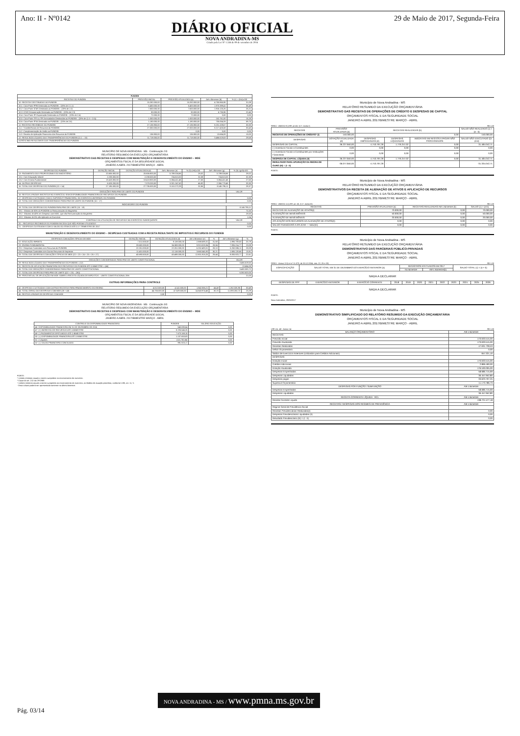Ano: II - Nº0142
DIÁRIO OFICIAL
NOVA ANDRADINA-MS
Criado pela Lei Nº 1.336 de 09 de setembro de 2016
29 de Maio de 2017, Segunda-Feira
| FUNDEB | | | | |
| --- | --- | --- | --- | --- |
| RECEITAS DO FUNDEB | PREVISÃO INICIAL | PREVISÃO ATUALIZADA (a) | Até o Bimestre (b) | % (c) = (b/a)x100 |
| 10- RECEITAS DESTINADAS AO FUNDEB | 15.282.000,00 | 15.282.000,00 | 4.750.865,95 | 31,09 |
| 10.1- Cota-Parte FPM Destinada ao FUNDEB – (20% de 2.1.1) | 5.400.000,00 | 5.400.000,00 | 1.970.389,41 | 36,49 |
| 10.2- Cota-Parte ICMS Destinada ao FUNDEB – (20% de 2.2) | 7.600.000,00 | 7.600.000,00 | 1.916.125,25 | 25,21 |
| 10.3- ICMS-Desoneração Destinada ao FUNDEB – (20% de 2.3) | 30.000,00 | 30.000,00 | 6.735,96 | 22,45 |
| 10.4- Cota-Parte IPI-Exportação Destinada ao FUNDEB – (20% de 2.4) | 72.000,00 | 72.000,00 | 0,00 | 0,00 |
| 10.5- Cota-Parte ITR ou ITR Arrecadados Destinados ao FUNDEB – (20% de (1.5 + 2.5)) | 1.000.000,00 | 1.000.000,00 | 152.761,00 | 15,28 |
| 10.6- Cota-Parte IPVA Destinada ao FUNDEB – (20% de 2.6) | 1.180.000,00 | 1.180.000,00 | 705.054,33 | 59,75 |
| 11- RECEITAS RECEBIDAS DO FUNDEB | 27.136.900,00 | 27.136.900,00 | 8.231.109,67 | 30,33 |
| 11.1- Transferências de Recursos do FUNDEB | 27.000.000,00 | 27.000.000,00 | 8.217.425,58 | 30,43 |
| 11.2- Complementação da União ao FUNDEB | - | 0,00 | 0,00 | 0,00 |
| 11.3- Receita de Aplicação Financeira dos Recursos do FUNDEB | 136.900,00 | 136.900,00 | 13.684,09 | 10,00 |
| 12- RESULTADO LÍQUIDO DAS TRANSFERÊNCIAS DO FUNDEB (11.1 – 10) | 11.718.000,00 | 11.718.000,00 | 3.466.619,63 | 29,58 |
| ACRÉSCIMO RESULTANTE DAS TRANSFERÊNCIAS DO FUNDEB | | | | |
MUNICÍPIO DE NOVA ANDRADINA - MS Continuação 2/3
RELATÓRIO RESUMIDO DA EXECUÇÃO ORÇAMENTÁRIA
DEMONSTRATIVO DAS RECEITAS E DESPESAS COM MANUTENÇÃO E DESENVOLVIMENTO DO ENSINO – MDE
ORÇAMENTOS FISCAL E DA SEGURIDADE SOCIAL
JANEIRO A ABRIL 2017/BIMESTRE MARÇO - ABRIL
| DESPESAS DO FUNDEB | DOTAÇÃO INICIAL | DOTAÇÃO ATUALIZADA (d) | Até o Bimestre (e) | % (f)=(e/d)x100 | Até o Bimestre (g) | % (h)=(g/d)x100 |
| --- | --- | --- | --- | --- | --- | --- |
| 13- PAGAMENTO DOS PROFISSIONAIS DO MAGISTÉRIO | 20.656.800,00 | 20.656.800,00 | 5.789.024,66 | 28,02 | 5.789.024,66 | 28,02 |
| 13.1- Com Educação Infantil | 2.238.000,00 | 2.238.000,00 | 724.613,20 | 32,38 | 724.613,20 | 32,38 |
| 13.2- Com Ensino Fundamental | 18.418.800,00 | 18.418.800,00 | 5.064.411,46 | 27,50 | 5.064.411,46 | 27,50 |
| 14- OUTRAS DESPESAS | 6.528.200,00 | 7.078.200,00 | 3.321.247,63 | 46,92 | 2.356.770,45 | 33,30 |
| 15- TOTAL DAS DESPESAS DO FUNDEB (13 + 14) | 27.185.000,00 | 27.735.000,00 | 9.110.272,29 | 32,85 | 8.145.795,11 | 29,37 |
| DEDUÇÕES PARA FINS DE LIMITE DO FUNDEB | VALOR |
| --- | --- |
| 16- RESTOS A PAGAR INSCRITOS NO EXERCÍCIO SEM DISPONIBILIDADE FINANCEIRA DE RECURSOS DO FUNDEB | - |
| 17- DESPESAS CUSTEADAS COM O SUPERÁVIT FINANCEIRO, DO EXERCÍCIO ANTERIOR, DO FUNDEB | 0,00 |
| 18- TOTAL DAS DEDUÇÕES CONSIDERADAS PARA FINS DE LIMITE DO FUNDEB (16 + 17) | 0,00 |
| INDICADORES DO FUNDEB | |
| 19- TOTAL DAS DESPESAS DO FUNDEB PARA FINS DE LIMITE (15 - 18) | 8.145.795,11 |
| 19.1 - Mínimo de 60% do FUNDEB na Remuneração do Magistério | 70,33 |
| 19.2 - Máximo de 40% em Despesa com MDE, que não Remuneração do Magistério | 28,63 |
| 19.3 - Máximo de 5% não Aplicado no Exercício | 1,04 |
| CONTROLE DA UTILIZAÇÃO DE RECURSOS NO EXERCÍCIO SUBSEQUENTE | VALOR |
| 20 – RECURSOS RECEBIDOS DO FUNDEB EM 2016 QUE NÃO FORAM UTILIZADOS | 0,00 |
| 21 - DESPESAS CUSTEADAS COM O SALDO DO ITEM 20 ATÉ O 1º TRIMESTRE DE 2017 | 0,00 |
MANUTENÇÃO E DESENVOLVIMENTO DO ENSINO – DESPESAS CUSTEADAS COM A RECEITA RESULTANTE DE IMPOSTOS E RECURSOS DO FUNDEB
| DESPESAS COM AÇÕES TÍPICAS DE MDE | DOTAÇÃO INICIAL | DOTAÇÃO ATUALIZADA (d) | Até o Bimestre (e) | % | Até o Bimestre (g) | % |
| --- | --- | --- | --- | --- | --- | --- |
| 22- EDUCAÇÃO INFANTIL | 7.011.500,00 | 9.119.000,00 | 2.888.689,31 | 31,68 | 1.895.709,00 | 20,79 |
| 23- ENSINO FUNDAMENTAL | 33.682.000,00 | 34.369.000,00 | 9.913.028,94 | 28,84 | 7.935.214,77 | 23,09 |
| 23.1- Despesas Custeadas com Recursos do FUNDEB | 22.251.000,00 | 22.251.000,00 | 6.252.483,01 | 28,10 | 6.250.086,11 | 28,09 |
| 23.2- Despesas Custeadas com Outros Recursos de Impostos | 11.431.000,00 | 12.118.000,00 | 3.660.545,93 | 30,21 | 1.685.128,66 | 13,91 |
| 28- TOTAL DAS DESPESAS COM AÇÕES TÍPICAS DE MDE (22 + 23 + 24 + 25 + 26 + 27) | 40.693.500,00 | 43.488.000,00 | 12.801.918,25 | 29,44 | 9.830.923,77 | 22,61 |
| DEDUÇÕES CONSIDERADAS PARA FINS DE LIMITE CONSTITUCIONAL | VALOR |
| --- | --- |
| 29- RESULTADO LÍQUIDO DAS TRANSFERÊNCIAS DO FUNDEB = (12) | 3.466.619,63 |
| 31- RECEITA DE APLICAÇÃO FINANCEIRA DOS RECURSOS DO FUNDEB ATÉ O BIMESTRE = (46) | 13.684,09 |
| 36- TOTAL DAS DEDUÇÕES CONSIDERADAS PARA FINS DE LIMITE CONSTITUCIONAL | 3.480.303,72 |
| 37- TOTAL DAS DESPESAS PARA FINS DE LIMITE ((22 + 23) – (36)) | 6.350.620,05 |
| 38- PERCENTUAL DE APLICAÇÃO EM MDE SOBRE A RECEITA LÍQUIDA DE IMPOSTOS – LIMITE CONSTITUCIONAL 25% | 21,03 |
OUTRAS INFORMAÇÕES PARA CONTROLE
| 42- DESPESAS CUSTEADAS COM OUTRAS RECEITAS PARA FINANCIAMENTO DO ENSINO | 4.012.500,00 | 4.141.500,00 | 1.842.056,21 | 44,48 | 1.262.326,95 | 30,48 |
| 44- TOTAL GERAL DAS DESPESAS COM MDE (28 + 43) | 44.706.000,00 | 47.629.500,00 | 14.643.974,46 | 30,75 | 11.093.250,72 | 23,29 |
| 45- RESTOS A PAGAR DE DESPESAS COM MDE | 0,00 | 0,00 | | | | |
MUNICÍPIO DE NOVA ANDRADINA - MS Continuação 3/3
RELATÓRIO RESUMIDO DA EXECUÇÃO ORÇAMENTÁRIA
DEMONSTRATIVO DAS RECEITAS E DESPESAS COM MANUTENÇÃO E DESENVOLVIMENTO DO ENSINO – MDE
ORÇAMENTOS FISCAL E DA SEGURIDADE SOCIAL
JANEIRO A ABRIL 2017/BIMESTRE MARÇO - ABRIL
| CONTROLE DA DISPONIBILIDADE FINANCEIRA | FUNDEB | SALÁRIO EDUCAÇÃO |
| --- | --- | --- |
| 46- DISPONIBILIDADE FINANCEIRA EM 31 DE DEZEMBRO DE 2016 | 540.590,64 | 0,00 |
| 47- (+) INGRESSO DE RECURSOS ATÉ O BIMESTRE | 8.226.546,25 | 0,00 |
| 48- (-) PAGAMENTOS EFETUADOS ATÉ O BIMESTRE | 7.673.169,15 | 0,00 |
| 50- (=) DISPONIBILIDADE FINANCEIRA ATÉ O BIMESTRE | 1.107.653,83 | 0,00 |
| 51- (-) Ajustes | (115.730,66) | 0,00 |
| 52- (=) SALDO FINANCEIRO CONCILIADO | 991.923,17 | 0,00 |
FONTE:
¹ Limites mínimos anuais a serem cumpridos no encerramento do exercício.
³ Caput do art. 212 da CF/1988
⁵ Limites mínimos anuais a serem cumpridos no encerramento do exercício, no âmbito de atuação prioritária, conforme LDB, art. 11, V.
⁷ Essa coluna poderá ser apresentada somente no último bimestre.
Município de Nova Andradina - MS
RELATÓRIO RESUMIDO DA EXECUÇÃO ORÇAMENTÁRIA
DEMONSTRATIVO DAS RECEITAS DE OPERAÇÕES DE CRÉDITO E DESPESAS DE CAPITAL
ORÇAMENTOS FISCAL E DA SEGURIDADE SOCIAL
JANEIRO A ABRIL 2017/BIMESTRE MARÇO - ABRIL
RREO - ANEXO 9 (LRF, art.53, § 1º, inciso I) R$ 1,00
| RECEITAS | PREVISÃO ATUALIZADA (a) | RECEITAS REALIZADAS (b) | | | SALDO NÃO REALIZADO (c) = (a - b) |
| --- | --- | --- | --- | --- | --- |
| RECEITAS DE OPERAÇÕES DE CRÉDITO¹ (I) | 150.000,00 | 0,00 | | | 150.000,00 |
| DESPESAS | DOTAÇÃO ATUALIZADA (d) | DESPESAS EMPENHADAS (e) | DESPESAS LIQUIDADAS | INSCRITAS EM RESTOS A PAGAR NÃO PROCESSADOS | SALDO NÃO EXECUTADO (f)=(d-e) |
| DESPESAS DE CAPITAL | 36.227.840,00 | 4.743.797,29 | 1.776.247,02 | 0,00 | 31.484.042,71 |
| (-) Incentivos Fiscais a Contribuintes | 0,00 | 0,00 | 0,00 | 0,00 | 0,00 |
| (-) Incentivos Fiscais a Contribuintes por Instituições Financeiras | 0,00 | 0,00 | 0,00 | 0,00 | 0,00 |
| DESPESA DE CAPITAL LÍQUIDA (II) | 36.227.840,00 | 4.743.797,29 | 1.776.247,02 | 0,00 | 31.484.042,71 |
| RESULTADO PARA APURAÇÃO DA REGRA DE OURO (III) = (I - II) | -36.077.840,00 | -4.743.797,29 | - | - | -31.334.042,71 |
FONTE:
Município de Nova Andradina - MS
RELATÓRIO RESUMIDO DA EXECUÇÃO ORÇAMENTÁRIA
DEMONSTRATIVOS DA RECEITA DE ALIENAÇÃO DE ATIVOS E APLICAÇÃO DE RECURSOS
ORÇAMENTOS FISCAL E DA SEGURIDADE SOCIAL
JANEIRO A ABRIL 2017/BIMESTRE MARÇO - ABRIL
RREO - ANEXO 11 (LRF, art. 53, § 1º, inciso III) R$ 1,00
| RECEITAS | PREVISÃO ATUALIZADA (a) | RECEITAS REALIZADAS Até o Bimestre (b) | SALDO (c) = (a-b) |
| --- | --- | --- | --- |
| RECEITAS DE ALIENAÇÃO DE ATIVOS(I) | 70.000,00 | 0,00 | 70.000,00 |
| ALIENAÇÃO DE BENS IMÓVEIS | 50.000,00 | 0,00 | 50.000,00 |
| ALIENAÇÃO DE BENS MÓVEIS | 20.000,00 | 0,00 | 20.000,00 |
| APLICAÇÃO DOS RECURSOS DA ALIENAÇÃO DE ATIVOS(II) | 0,00 | 0,00 | 0,00 |
| SALDO FINANCEIRO A APLICAR — Valor(III) | 0,00 | 0,00 | 0,00 |
FONTE:
Município de Nova Andradina - MS
RELATÓRIO RESUMIDO DA EXECUÇÃO ORÇAMENTÁRIA
DEMONSTRATIVO DAS PARCERIAS PÚBLICO-PRIVADAS
ORÇAMENTOS FISCAL E DA SEGURIDADE SOCIAL
JANEIRO A ABRIL 2017/BIMESTRE MARÇO - ABRIL
RREO - Anexo 13 (Lei nº 11.079, de 30.12.2004, arts. 22, 25 e 28) R$ 1,00
| ESPECIFICAÇÃO | SALDO TOTAL EM 31 DE DEZEMBRO DO EXERCÍCIO ANTERIOR (a) | REGISTROS EFETUADOS EM 2017 | | SALDO TOTAL (c) = (a + b) |
| --- | --- | --- | --- | --- |
| | | No Bimestre | Até o Bimestre(b) | |
NADA A DECLARAR
| DESPESAS DE PPP | EXERCÍCIO ANTERIOR | EXERCÍCIO CORRENTE | 2018 | 2019 | 2020 | 2021 | 2022 | 2023 | 2024 | 2025 | 2026 |
| --- | --- | --- | --- | --- | --- | --- | --- | --- | --- | --- | --- |
NADA A DECLARAR
FONTE:
Nova Andradina, 29/05/2017
Município de Nova Andradina - MS
DEMONSTRATIVO SIMPLIFICADO DO RELATÓRIO RESUMIDO DA EXECUÇÃO ORÇAMENTÁRIA
ORÇAMENTOS FISCAL E DA SEGURIDADE SOCIAL
JANEIRO A ABRIL 2017/BIMESTRE MARÇO - ABRIL
LRF, Art. 48 - Anexo 14 R$ 1,00
| BALANÇO ORÇAMENTÁRIO | Até o Bimestre |
| --- | --- |
| RECEITAS | |
| Previsão Inicial | 173.633.515,00 |
| Previsão Atualizada | 173.633.515,00 |
| Receitas Realizadas | 47.631.739,53 |
| Déficit Orçamentário | 0,00 |
| Saldos de Exercícios Anteriores (Utilizados para Créditos Adicionais) | 657.321,10 |
| DESPESAS | |
| Dotação Inicial | 173.633.515,00 |
| Créditos Adicionais | 2.896.490,00 |
| Dotação Atualizada | 176.530.005,00 |
| Despesas Empenhadas | 58.686.715,69 |
| Despesas Liquidadas | 36.457.952,80 |
| Despesas pagas | 33.623.707,25 |
| Superavit Orçamentário | 11.173.786,73 |
| DESPESAS POR FUNÇÃO / SUBFUNÇÃO | Até o Bimestre |
| Despesas Empenhadas | 58.686.715,69 |
| Despesas Liquidadas | 36.457.952,80 |
| RECEITA CORRENTE LÍQUIDA - RCL | Até o Bimestre |
| Receita Corrente Líquida | 138.721.577,18 |
| RECEITAS / DESPESAS DOS REGIMES DE PREVIDÊNCIA | Até o Bimestre |
| Regime Geral de Previdência Social | |
| Receitas Previdenciárias Realizadas(I) | 0,00 |
| Despesas Previdenciárias Liquidadas (II) | 0,00 |
| Resultado Previdenciário (III) = (I - II) | 0,00 |
NOVA ANDRADINA - MS / www.pmna.ms.gov.br
Pág. 03/14